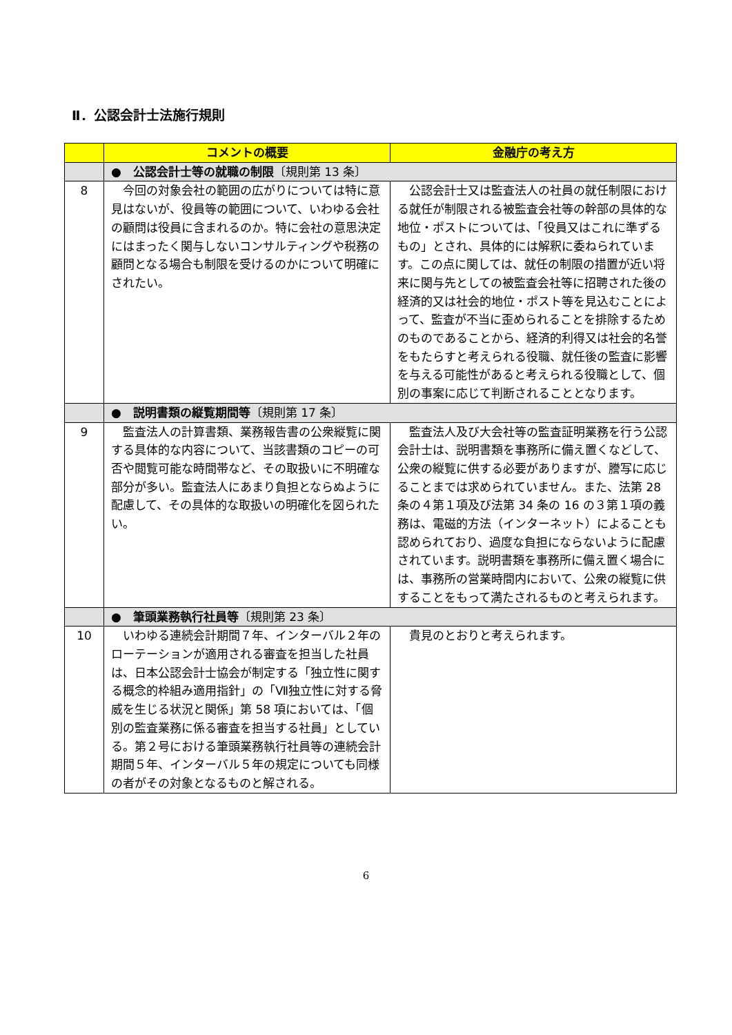Ⅱ．公認会計士法施行規則
| | コメントの概要 | 金融庁の考え方 |
| --- | --- | --- |
| | ● 公認会計士等の就職の制限 〔規則第 13 条〕 | |
| 8 | 今回の対象会社の範囲の広がりについては特に意見はないが、役員等の範囲について、いわゆる会社の顧問は役員に含まれるのか。特に会社の意思決定にはまったく関与しないコンサルティングや税務の顧問となる場合も制限を受けるのかについて明確にされたい。 | 公認会計士又は監査法人の社員の就任制限における就任が制限される被監査会社等の幹部の具体的な地位・ポストについては、「役員又はこれに準ずるもの」とされ、具体的には解釈に委ねられています。この点に関しては、就任の制限の措置が近い将来に関与先としての被監査会社等に招聘された後の経済的又は社会的地位・ポスト等を見込むことによって、監査が不当に歪められることを排除するためのものであることから、経済的利得又は社会的名誉をもたらすと考えられる役職、就任後の監査に影響を与える可能性があると考えられる役職として、個別の事案に応じて判断されることとなります。 |
| | ● 説明書類の縦覧期間等 〔規則第 17 条〕 | |
| 9 | 監査法人の計算書類、業務報告書の公衆縦覧に関する具体的な内容について、当該書類のコピーの可否や閲覧可能な時間帯など、その取扱いに不明確な部分が多い。監査法人にあまり負担とならぬように配慮して、その具体的な取扱いの明確化を図られたい。 | 監査法人及び大会社等の監査証明業務を行う公認会計士は、説明書類を事務所に備え置くなどして、公衆の縦覧に供する必要がありますが、謄写に応じることまでは求められていません。また、法第 28 条の４第１項及び法第 34 条の 16 の３第１項の義務は、電磁的方法（インターネット）によることも認められており、過度な負担にならないように配慮されています。説明書類を事務所に備え置く場合には、事務所の営業時間内において、公衆の縦覧に供することをもって満たされるものと考えられます。 |
| | ● 筆頭業務執行社員等 〔規則第 23 条〕 | |
| 10 | いわゆる連続会計期間７年、インターバル２年のローテーションが適用される審査を担当した社員は、日本公認会計士協会が制定する「独立性に関する概念的枠組み適用指針」の「Ⅶ独立性に対する脅威を生じる状況と関係」第 58 項においては、「個別の監査業務に係る審査を担当する社員」としている。第２号における筆頭業務執行社員等の連続会計期間５年、インターバル５年の規定についても同様の者がその対象となるものと解される。 | 貴見のとおりと考えられます。 |
6